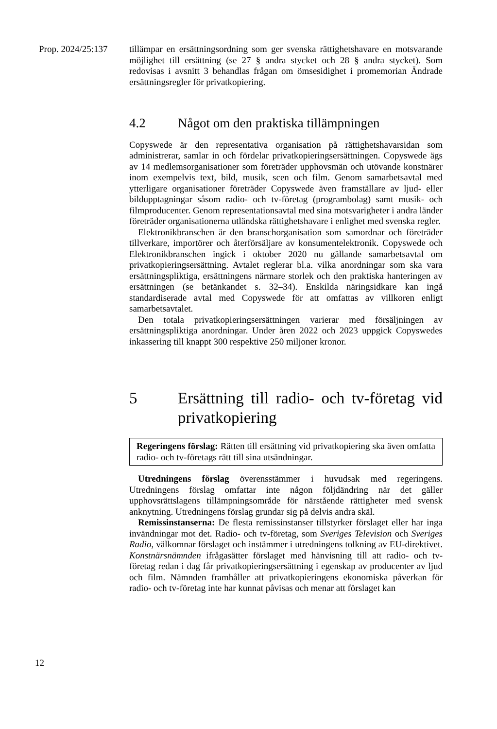Prop. 2024/25:137
tillämpar en ersättningsordning som ger svenska rättighetshavare en motsvarande möjlighet till ersättning (se 27 § andra stycket och 28 § andra stycket). Som redovisas i avsnitt 3 behandlas frågan om ömsesidighet i promemorian Ändrade ersättningsregler för privatkopiering.
4.2 Något om den praktiska tillämpningen
Copyswede är den representativa organisation på rättighetshavarsidan som administrerar, samlar in och fördelar privatkopieringsersättningen. Copyswede ägs av 14 medlemsorganisationer som företräder upphovsmän och utövande konstnärer inom exempelvis text, bild, musik, scen och film. Genom samarbetsavtal med ytterligare organisationer företräder Copyswede även framställare av ljud- eller bildupptagningar såsom radio- och tv-företag (programbolag) samt musik- och filmproducenter. Genom representationsavtal med sina motsvarigheter i andra länder företräder organisationerna utländska rättighetshavare i enlighet med svenska regler.
Elektronikbranschen är den branschorganisation som samordnar och företräder tillverkare, importörer och återförsäljare av konsument­elektronik. Copyswede och Elektronikbranschen ingick i oktober 2020 nu gällande samarbetsavtal om privatkopieringsersättning. Avtalet reglerar bl.a. vilka anordningar som ska vara ersättningspliktiga, ersättningens närmare storlek och den praktiska hanteringen av ersättningen (se betänkandet s. 32–34). Enskilda näringsidkare kan ingå standardiserade avtal med Copyswede för att omfattas av villkoren enligt samarbetsavtalet.
Den totala privatkopieringsersättningen varierar med försäljningen av ersättningspliktiga anordningar. Under åren 2022 och 2023 uppgick Copyswedes inkassering till knappt 300 respektive 250 miljoner kronor.
5 Ersättning till radio- och tv-företag vid privatkopiering
Regeringens förslag: Rätten till ersättning vid privatkopiering ska även omfatta radio- och tv-företags rätt till sina utsändningar.
Utredningens förslag överensstämmer i huvudsak med regeringens. Utredningens förslag omfattar inte någon följdändring när det gäller upphovsrättslagens tillämpningsområde för närstående rättigheter med svensk anknytning. Utredningens förslag grundar sig på delvis andra skäl.
Remissinstanserna: De flesta remissinstanser tillstyrker förslaget eller har inga invändningar mot det. Radio- och tv-företag, som Sveriges Television och Sveriges Radio, välkomnar förslaget och instämmer i utredningens tolkning av EU-direktivet. Konstnärsnämnden ifrågasätter förslaget med hänvisning till att radio- och tv-företag redan i dag får privatkopieringsersättning i egenskap av producenter av ljud och film. Nämnden framhåller att privatkopieringens ekonomiska påverkan för radio- och tv-företag inte har kunnat påvisas och menar att förslaget kan
12